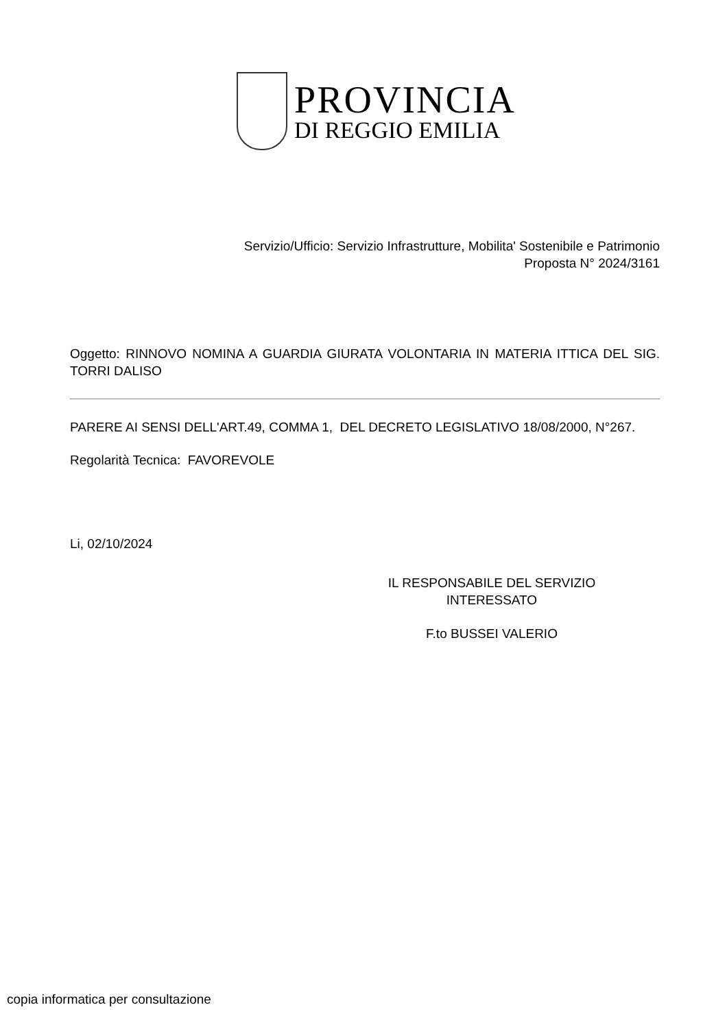PROVINCIA
DI REGGIO EMILIA
Servizio/Ufficio: Servizio Infrastrutture, Mobilita' Sostenibile e Patrimonio
Proposta N° 2024/3161
Oggetto: RINNOVO NOMINA A GUARDIA GIURATA VOLONTARIA IN MATERIA ITTICA DEL SIG. TORRI DALISO
PARERE AI SENSI DELL'ART.49, COMMA 1, DEL DECRETO LEGISLATIVO 18/08/2000, N°267.
Regolarità Tecnica: FAVOREVOLE
Li, 02/10/2024
IL RESPONSABILE DEL SERVIZIO
INTERESSATO
F.to BUSSEI VALERIO
copia informatica per consultazione